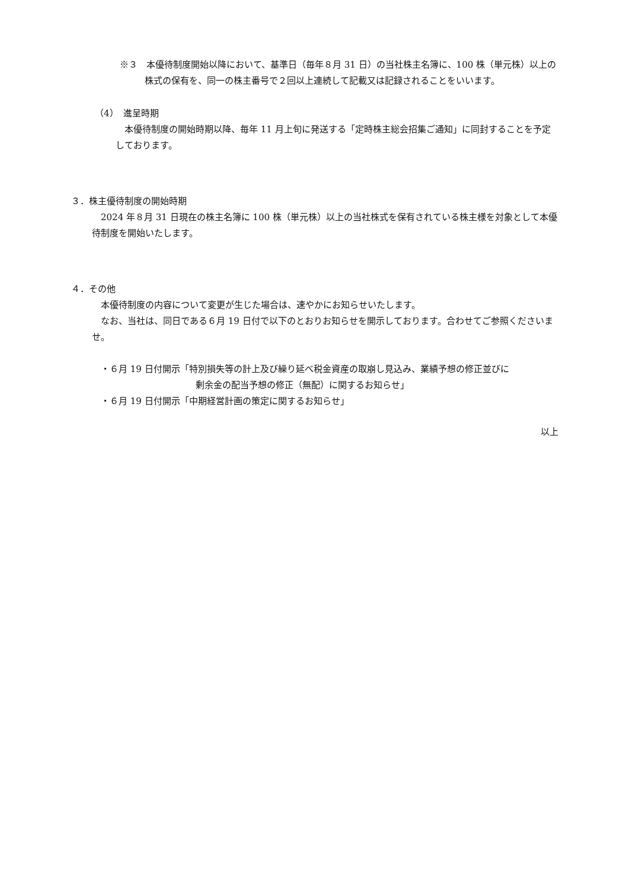※３　本優待制度開始以降において、基準日（毎年８月 31 日）の当社株主名簿に、100 株（単元株）以上の株式の保有を、同一の株主番号で２回以上連続して記載又は記録されることをいいます。
（4）　進呈時期
本優待制度の開始時期以降、毎年 11 月上旬に発送する「定時株主総会招集ご通知」に同封することを予定しております。
３．株主優待制度の開始時期
2024 年８月 31 日現在の株主名簿に 100 株（単元株）以上の当社株式を保有されている株主様を対象として本優待制度を開始いたします。
４．その他
本優待制度の内容について変更が生じた場合は、速やかにお知らせいたします。
なお、当社は、同日である６月 19 日付で以下のとおりお知らせを開示しております。合わせてご参照くださいませ。
・６月 19 日付開示「特別損失等の計上及び繰り延べ税金資産の取崩し見込み、業績予想の修正並びに
剰余金の配当予想の修正（無配）に関するお知らせ」
・６月 19 日付開示「中期経営計画の策定に関するお知らせ」
以上